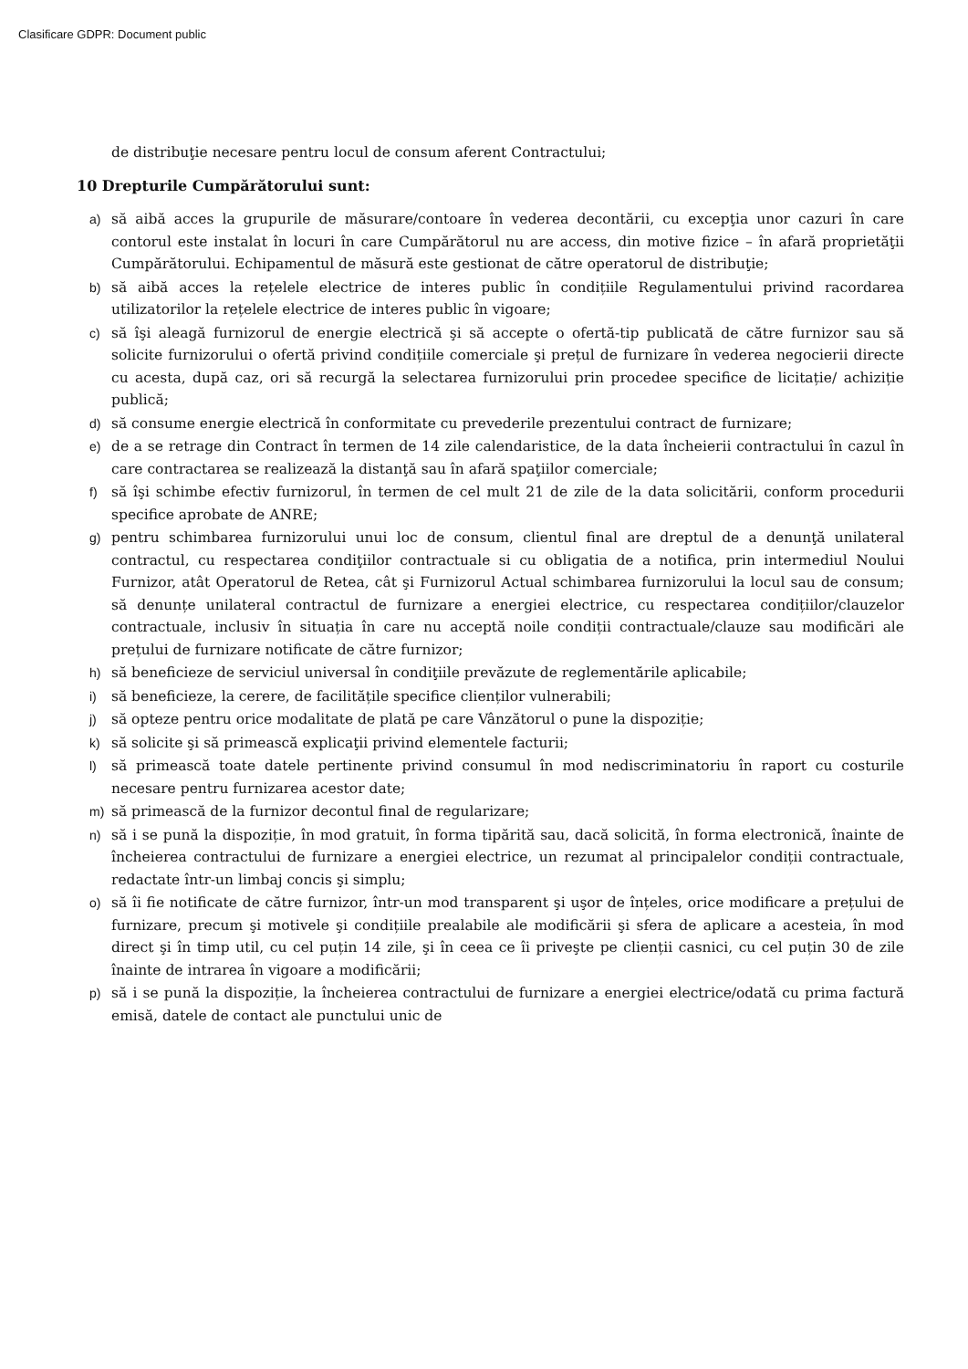Clasificare GDPR: Document public
de distribuţie necesare pentru locul de consum aferent Contractului;
10 Drepturile Cumpărătorului sunt:
a) să aibă acces la grupurile de măsurare/contoare în vederea decontării, cu excepţia unor cazuri în care contorul este instalat în locuri în care Cumpărătorul nu are access, din motive fizice – în afară proprietăţii Cumpărătorului. Echipamentul de măsură este gestionat de către operatorul de distribuţie;
b) să aibă acces la rețelele electrice de interes public în condițiile Regulamentului privind racordarea utilizatorilor la rețelele electrice de interes public în vigoare;
c) să îşi aleagă furnizorul de energie electrică şi să accepte o ofertă-tip publicată de către furnizor sau să solicite furnizorului o ofertă privind condițiile comerciale şi prețul de furnizare în vederea negocierii directe cu acesta, după caz, ori să recurgă la selectarea furnizorului prin procedee specifice de licitație/ achiziție publică;
d) să consume energie electrică în conformitate cu prevederile prezentului contract de furnizare;
e) de a se retrage din Contract în termen de 14 zile calendaristice, de la data încheierii contractului în cazul în care contractarea se realizează la distanţă sau în afară spaţiilor comerciale;
f) să îşi schimbe efectiv furnizorul, în termen de cel mult 21 de zile de la data solicitării, conform procedurii specifice aprobate de ANRE;
g) pentru schimbarea furnizorului unui loc de consum, clientul final are dreptul de a denunţă unilateral contractul, cu respectarea condiţiilor contractuale si cu obligatia de a notifica, prin intermediul Noului Furnizor, atât Operatorul de Retea, cât şi Furnizorul Actual schimbarea furnizorului la locul sau de consum; să denunțe unilateral contractul de furnizare a energiei electrice, cu respectarea condițiilor/clauzelor contractuale, inclusiv în situația în care nu acceptă noile condiții contractuale/clauze sau modificări ale prețului de furnizare notificate de către furnizor;
h) să beneficieze de serviciul universal în condiţiile prevăzute de reglementările aplicabile;
i) să beneficieze, la cerere, de facilitățile specifice clienților vulnerabili;
j) să opteze pentru orice modalitate de plată pe care Vânzătorul o pune la dispoziție;
k) să solicite şi să primească explicaţii privind elementele facturii;
l) să primească toate datele pertinente privind consumul în mod nediscriminatoriu în raport cu costurile necesare pentru furnizarea acestor date;
m) să primească de la furnizor decontul final de regularizare;
n) să i se pună la dispoziție, în mod gratuit, în forma tipărită sau, dacă solicită, în forma electronică, înainte de încheierea contractului de furnizare a energiei electrice, un rezumat al principalelor condiții contractuale, redactate într-un limbaj concis şi simplu;
o) să îi fie notificate de către furnizor, într-un mod transparent şi uşor de înțeles, orice modificare a prețului de furnizare, precum şi motivele şi condițiile prealabile ale modificării şi sfera de aplicare a acesteia, în mod direct şi în timp util, cu cel puțin 14 zile, şi în ceea ce îi priveşte pe clienții casnici, cu cel puțin 30 de zile înainte de intrarea în vigoare a modificării;
p) să i se pună la dispoziție, la încheierea contractului de furnizare a energiei electrice/odată cu prima factură emisă, datele de contact ale punctului unic de